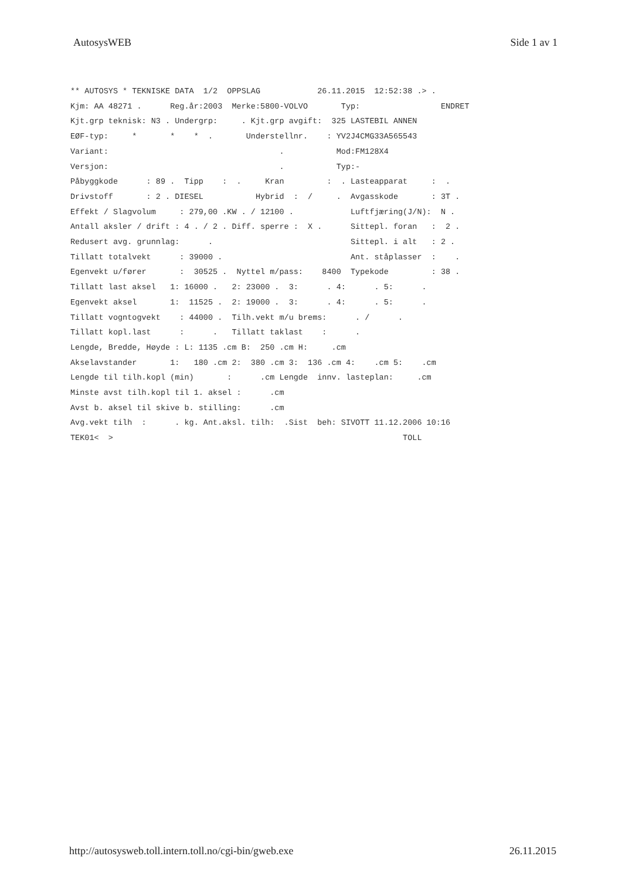AutosysWEB Side 1 av 1
** AUTOSYS * TEKNISKE DATA 1/2 OPPSLAG 26.11.2015 12:52:38 .> . Kjm: AA 48271 . Reg.år:2003 Merke:5800-VOLVO Typ: ENDRET Kjt.grp teknisk: N3 . Undergrp: . Kjt.grp avgift: 325 LASTEBIL ANNEN EØF-typ: * * * . Understellnr. : YV2J4CMG33A565543 Variant: . Mod:FM128X4 Versjon: . Typ:- Påbyggkode : 89 . Tipp : . Kran : . Lasteapparat : . Drivstoff : 2 . DIESEL Hybrid : / . Avgasskode : 3T . Effekt / Slagvolum : 279,00 .KW . / 12100 . Luftfjæring(J/N): N . Antall aksler / drift : 4 . / 2 . Diff. sperre : X . Sittepl. foran : 2 . Redusert avg. grunnlag: . Sittepl. i alt : 2 . Tillatt totalvekt : 39000 . Ant. ståplasser : . Egenvekt u/fører : 30525 . Nyttel m/pass: 8400 Typekode : 38 . Tillatt last aksel 1: 16000 . 2: 23000 . 3: . 4: . 5: . Egenvekt aksel 1: 11525 . 2: 19000 . 3: . 4: . 5: . Tillatt vogntogvekt : 44000 . Tilh.vekt m/u brems: . / . Tillatt kopl.last : . Tillatt taklast : . Lengde, Bredde, Høyde : L: 1135 .cm B: 250 .cm H: .cm Akselavstander 1: 180 .cm 2: 380 .cm 3: 136 .cm 4: .cm 5: .cm Lengde til tilh.kopl (min) : .cm Lengde innv. lasteplan: .cm Minste avst tilh.kopl til 1. aksel : .cm Avst b. aksel til skive b. stilling: .cm Avg.vekt tilh : . kg. Ant.aksl. tilh: .Sist beh: SIVOTT 11.12.2006 10:16 TEK01< > TOLL
http://autosysweb.toll.intern.toll.no/cgi-bin/gweb.exe 26.11.2015